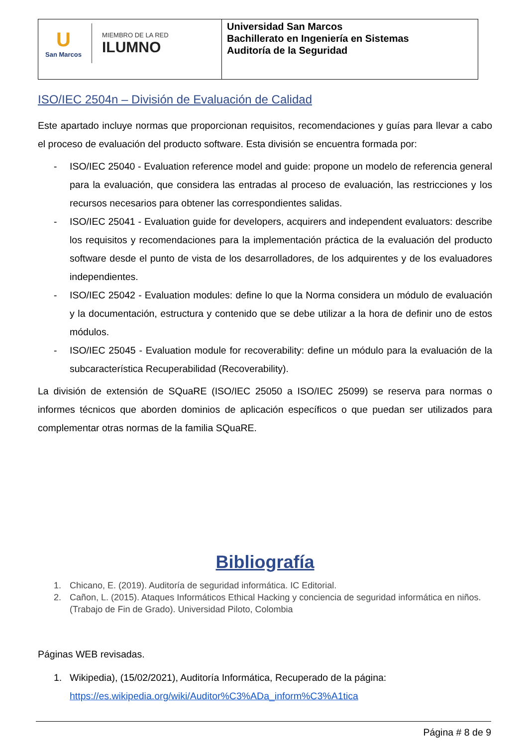| U San Marcos MIEMBRO DE LA RED ILUMNO | Universidad San Marcos Bachillerato en Ingeniería en Sistemas Auditoría de la Seguridad |
ISO/IEC 2504n – División de Evaluación de Calidad
Este apartado incluye normas que proporcionan requisitos, recomendaciones y guías para llevar a cabo el proceso de evaluación del producto software. Esta división se encuentra formada por:
- ISO/IEC 25040 - Evaluation reference model and guide: propone un modelo de referencia general para la evaluación, que considera las entradas al proceso de evaluación, las restricciones y los recursos necesarios para obtener las correspondientes salidas.
- ISO/IEC 25041 - Evaluation guide for developers, acquirers and independent evaluators: describe los requisitos y recomendaciones para la implementación práctica de la evaluación del producto software desde el punto de vista de los desarrolladores, de los adquirentes y de los evaluadores independientes.
- ISO/IEC 25042 - Evaluation modules: define lo que la Norma considera un módulo de evaluación y la documentación, estructura y contenido que se debe utilizar a la hora de definir uno de estos módulos.
- ISO/IEC 25045 - Evaluation module for recoverability: define un módulo para la evaluación de la subcaracterística Recuperabilidad (Recoverability).
La división de extensión de SQuaRE (ISO/IEC 25050 a ISO/IEC 25099) se reserva para normas o informes técnicos que aborden dominios de aplicación específicos o que puedan ser utilizados para complementar otras normas de la familia SQuaRE.
Bibliografía
1. Chicano, E. (2019). Auditoría de seguridad informática. IC Editorial.
2. Cañon, L. (2015). Ataques Informáticos Ethical Hacking y conciencia de seguridad informática en niños. (Trabajo de Fin de Grado). Universidad Piloto, Colombia
Páginas WEB revisadas.
1. Wikipedia), (15/02/2021), Auditoría Informática, Recuperado de la página: https://es.wikipedia.org/wiki/Auditor%C3%ADa_inform%C3%A1tica
Página # 8 de 9